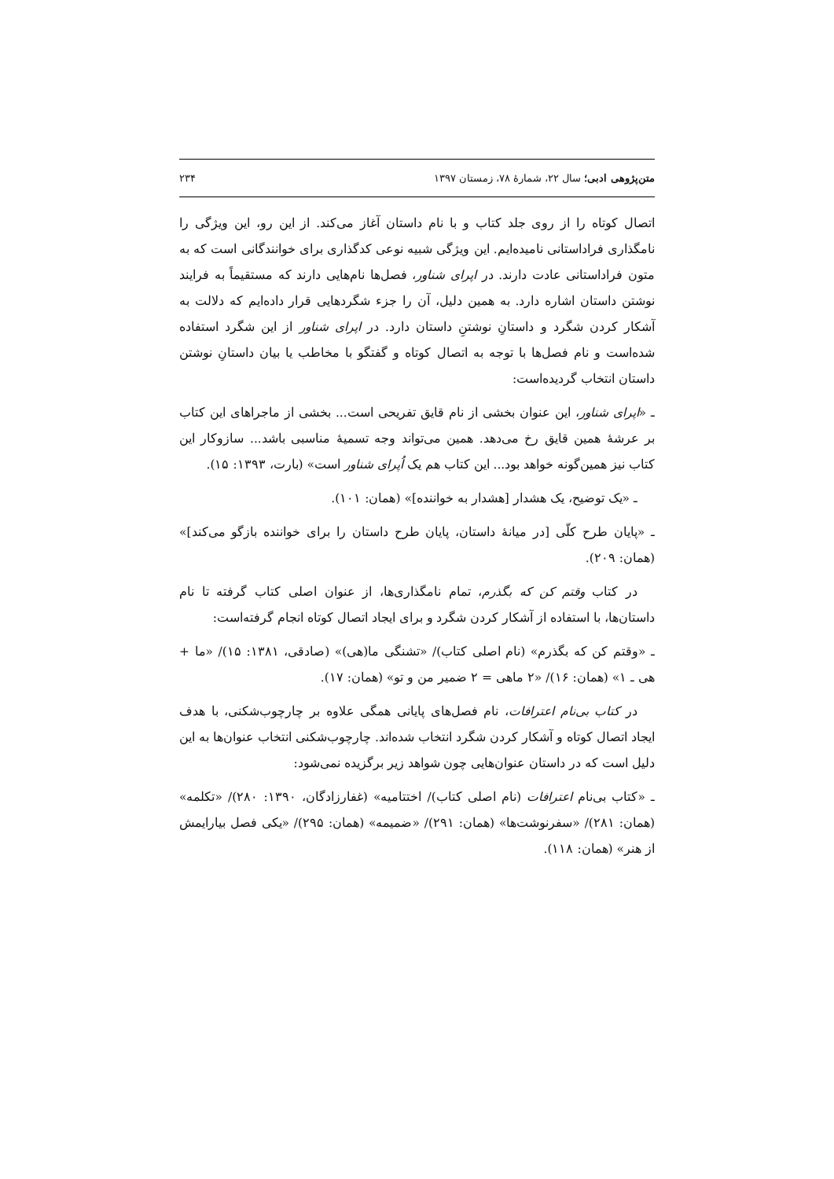متن‌پژوهی ادبی؛ سال ۲۲، شمارهٔ ۷۸، زمستان ۱۳۹۷ ۲۳۴
اتصال کوتاه را از روی جلد کتاب و با نام داستان آغاز می‌کند. از این رو، این ویژگی را نامگذاری فراداستانی نامیده‌ایم. این ویژگی شبیه نوعی کدگذاری برای خوانندگانی است که به متون فراداستانی عادت دارند. در اپرای شناور، فصل‌ها نام‌هایی دارند که مستقیماً به فرایند نوشتن داستان اشاره دارد. به همین دلیل، آن را جزء شگردهایی قرار داده‌ایم که دلالت به آشکار کردن شگرد و داستانِ نوشتنِ داستان دارد. در اپرای شناور از این شگرد استفاده شده‌است و نام فصل‌ها با توجه به اتصال کوتاه و گفتگو با مخاطب یا بیان داستانِ نوشتن داستان انتخاب گردیده‌است:
ـ «اپرای شناور، این عنوان بخشی از نام قایق تفریحی است... بخشی از ماجراهای این کتاب بر عرشهٔ همین قایق رخ می‌دهد. همین می‌تواند وجه تسمیهٔ مناسبی باشد... سازوکار این کتاب نیز همین‌گونه خواهد بود... این کتاب هم یک اُپرای شناور است» (بارت، ۱۳۹۳: ۱۵).
ـ «یک توضیح، یک هشدار [هشدار به خواننده]» (همان: ۱۰۱).
ـ «پایان طرح کلّی [در میانهٔ داستان، پایان طرح داستان را برای خواننده بازگو می‌کند]» (همان: ۲۰۹).
در کتاب وقتم کن که بگذرم، تمام نامگذاری‌ها، از عنوان اصلی کتاب گرفته تا نام داستان‌ها، با استفاده از آشکار کردن شگرد و برای ایجاد اتصال کوتاه انجام گرفته‌است:
ـ «وقتم کن که بگذرم» (نام اصلی کتاب)/ «تشنگی ما(هی)» (صادقی، ۱۳۸۱: ۱۵)/ «ما + هی ـ ۱» (همان: ۱۶)/ «۲ ماهی = ۲ ضمیر من و تو» (همان: ۱۷).
در کتاب بی‌نام اعترافات، نام فصل‌های پایانی همگی علاوه بر چارچوب‌شکنی، با هدف ایجاد اتصال کوتاه و آشکار کردن شگرد انتخاب شده‌اند. چارچوب‌شکنی انتخاب عنوان‌ها به این دلیل است که در داستان عنوان‌هایی چون شواهد زیر برگزیده نمی‌شود:
ـ «کتاب بی‌نام اعترافات (نام اصلی کتاب)/ اختتامیه» (غفارزادگان، ۱۳۹۰: ۲۸۰)/ «تکلمه» (همان: ۲۸۱)/ «سفرنوشت‌ها» (همان: ۲۹۱)/ «ضمیمه» (همان: ۲۹۵)/ «یکی فصل بیارایمش از هنر» (همان: ۱۱۸).